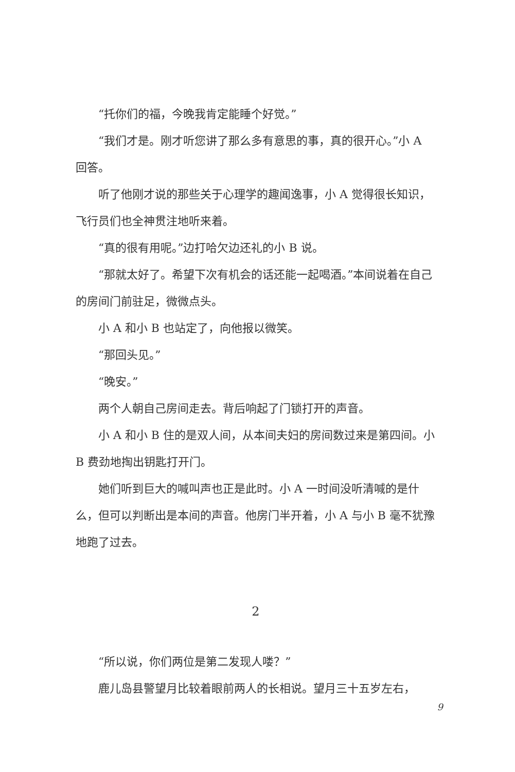“托你们的福，今晚我肯定能睡个好觉。”
“我们才是。刚才听您讲了那么多有意思的事，真的很开心。”小 A 回答。
听了他刚才说的那些关于心理学的趣闻逸事，小 A 觉得很长知识，飞行员们也全神贯注地听来着。
“真的很有用呢。”边打哈欠边还礼的小 B 说。
“那就太好了。希望下次有机会的话还能一起喝酒。”本间说着在自己的房间门前驻足，微微点头。
小 A 和小 B 也站定了，向他报以微笑。
“那回头见。”
“晚安。”
两个人朝自己房间走去。背后响起了门锁打开的声音。
小 A 和小 B 住的是双人间，从本间夫妇的房间数过来是第四间。小 B 费劲地掏出钥匙打开门。
她们听到巨大的喊叫声也正是此时。小 A 一时间没听清喊的是什么，但可以判断出是本间的声音。他房门半开着，小 A 与小 B 毫不犹豫地跑了过去。
2
“所以说，你们两位是第二发现人喽？”
鹿儿岛县警望月比较着眼前两人的长相说。望月三十五岁左右，
9